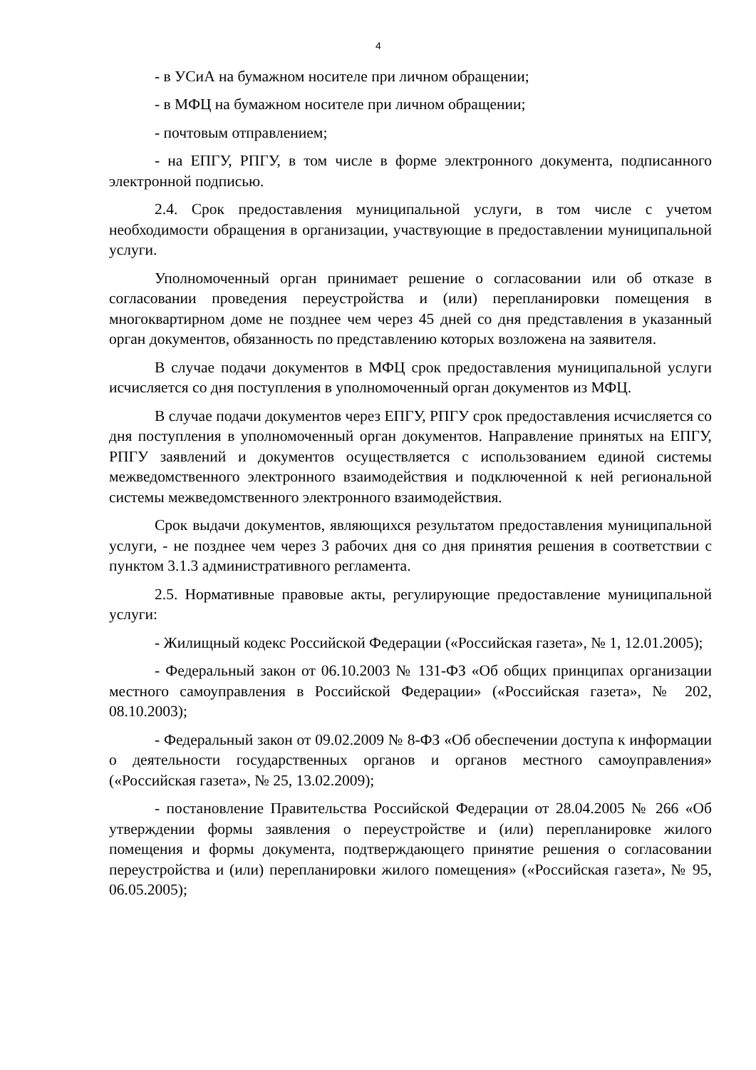4
- в УСиА на бумажном носителе при личном обращении;
- в МФЦ на бумажном носителе при личном обращении;
- почтовым отправлением;
- на ЕПГУ, РПГУ, в том числе в форме электронного документа, подписанного электронной подписью.
2.4. Срок предоставления муниципальной услуги, в том числе с учетом необходимости обращения в организации, участвующие в предоставлении муниципальной услуги.
Уполномоченный орган принимает решение о согласовании или об отказе в согласовании проведения переустройства и (или) перепланировки помещения в многоквартирном доме не позднее чем через 45 дней со дня представления в указанный орган документов, обязанность по представлению которых возложена на заявителя.
В случае подачи документов в МФЦ срок предоставления муниципальной услуги исчисляется со дня поступления в уполномоченный орган документов из МФЦ.
В случае подачи документов через ЕПГУ, РПГУ срок предоставления исчисляется со дня поступления в уполномоченный орган документов. Направление принятых на ЕПГУ, РПГУ заявлений и документов осуществляется с использованием единой системы межведомственного электронного взаимодействия и подключенной к ней региональной системы межведомственного электронного взаимодействия.
Срок выдачи документов, являющихся результатом предоставления муниципальной услуги, - не позднее чем через 3 рабочих дня со дня принятия решения в соответствии с пунктом 3.1.3 административного регламента.
2.5. Нормативные правовые акты, регулирующие предоставление муниципальной услуги:
- Жилищный кодекс Российской Федерации («Российская газета», № 1, 12.01.2005);
- Федеральный закон от 06.10.2003 № 131-ФЗ «Об общих принципах организации местного самоуправления в Российской Федерации» («Российская газета», № 202, 08.10.2003);
- Федеральный закон от 09.02.2009 № 8-ФЗ «Об обеспечении доступа к информации о деятельности государственных органов и органов местного самоуправления» («Российская газета», № 25, 13.02.2009);
- постановление Правительства Российской Федерации от 28.04.2005 № 266 «Об утверждении формы заявления о переустройстве и (или) перепланировке жилого помещения и формы документа, подтверждающего принятие решения о согласовании переустройства и (или) перепланировки жилого помещения» («Российская газета», № 95, 06.05.2005);